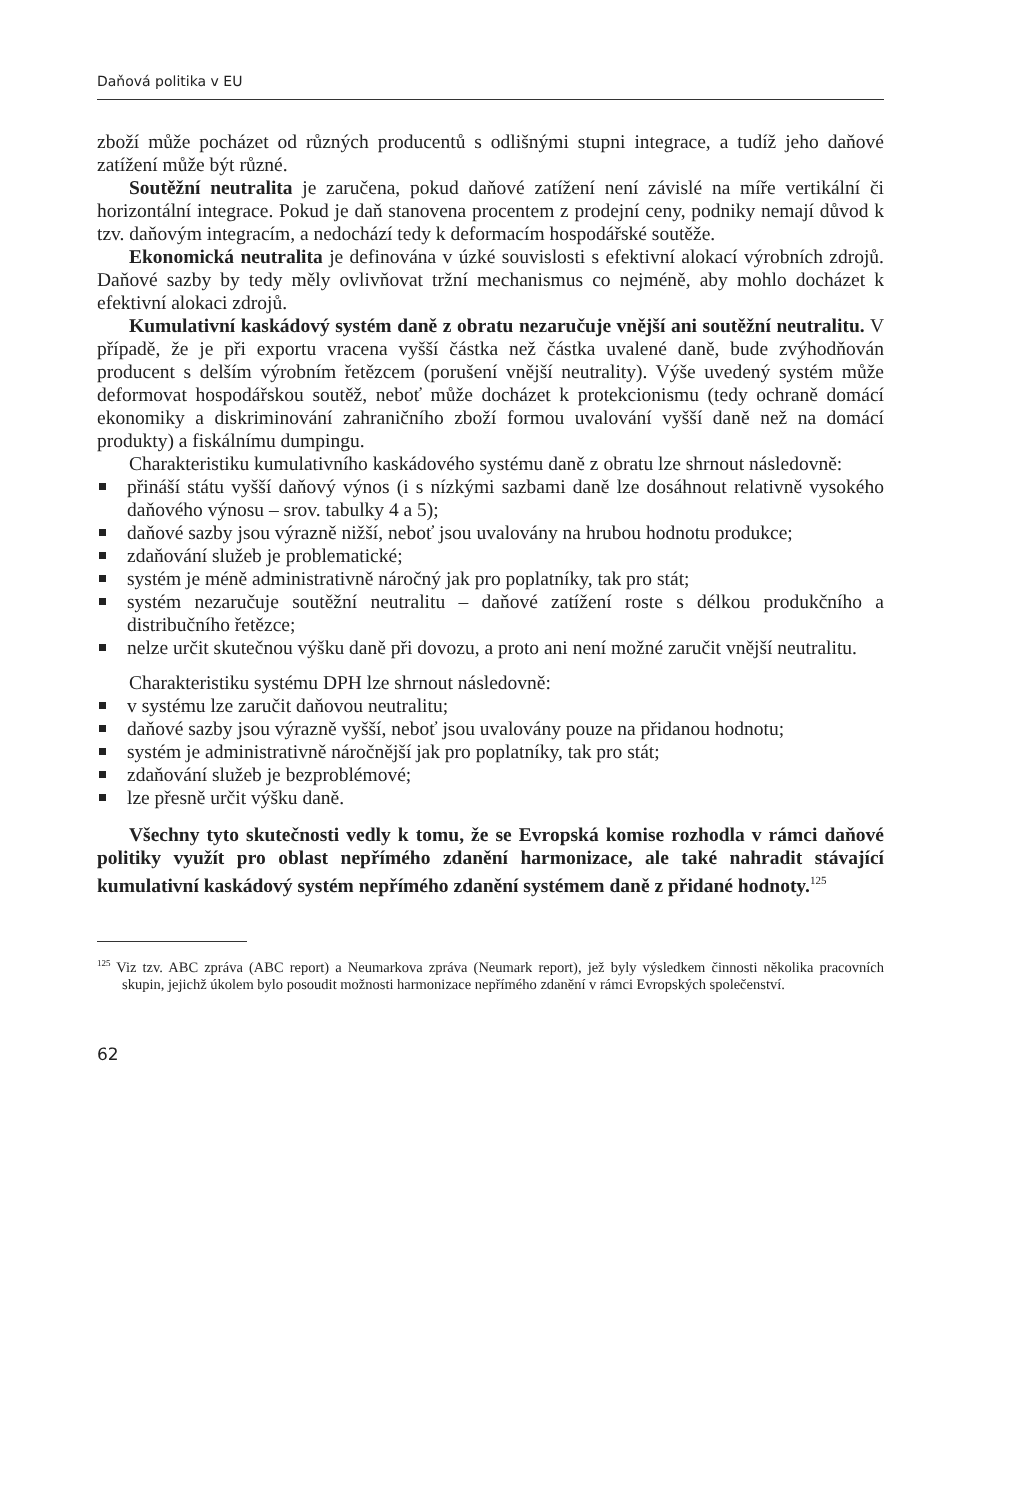Daňová politika v EU
zboží může pocházet od různých producentů s odlišnými stupni integrace, a tudíž jeho daňové zatížení může být různé.
Soutěžní neutralita je zaručena, pokud daňové zatížení není závislé na míře vertikální či horizontální integrace. Pokud je daň stanovena procentem z prodejní ceny, podniky nemají důvod k tzv. daňovým integracím, a nedochází tedy k deformacím hospodářské soutěže.
Ekonomická neutralita je definována v úzké souvislosti s efektivní alokací výrobních zdrojů. Daňové sazby by tedy měly ovlivňovat tržní mechanismus co nejméně, aby mohlo docházet k efektivní alokaci zdrojů.
Kumulativní kaskádový systém daně z obratu nezaručuje vnější ani soutěžní neutralitu. V případě, že je při exportu vracena vyšší částka než částka uvalené daně, bude zvýhodňován producent s delším výrobním řetězcem (porušení vnější neutrality). Výše uvedený systém může deformovat hospodářskou soutěž, neboť může docházet k protekcionismu (tedy ochraně domácí ekonomiky a diskriminování zahraničního zboží formou uvalování vyšší daně než na domácí produkty) a fiskálnímu dumpingu.
Charakteristiku kumulativního kaskádového systému daně z obratu lze shrnout následovně:
přináší státu vyšší daňový výnos (i s nízkými sazbami daně lze dosáhnout relativně vysokého daňového výnosu – srov. tabulky 4 a 5);
daňové sazby jsou výrazně nižší, neboť jsou uvalovány na hrubou hodnotu produkce;
zdaňování služeb je problematické;
systém je méně administrativně náročný jak pro poplatníky, tak pro stát;
systém nezaručuje soutěžní neutralitu – daňové zatížení roste s délkou produkčního a distribučního řetězce;
nelze určit skutečnou výšku daně při dovozu, a proto ani není možné zaručit vnější neutralitu.
Charakteristiku systému DPH lze shrnout následovně:
v systému lze zaručit daňovou neutralitu;
daňové sazby jsou výrazně vyšší, neboť jsou uvalovány pouze na přidanou hodnotu;
systém je administrativně náročnější jak pro poplatníky, tak pro stát;
zdaňování služeb je bezproblémové;
lze přesně určit výšku daně.
Všechny tyto skutečnosti vedly k tomu, že se Evropská komise rozhodla v rámci daňové politiky využít pro oblast nepřímého zdanění harmonizace, ale také nahradit stávající kumulativní kaskádový systém nepřímého zdanění systémem daně z přidané hodnoty.<sup>125</sup>
<sup>125</sup> Viz tzv. ABC zpráva (ABC report) a Neumarkova zpráva (Neumark report), jež byly výsledkem činnosti několika pracovních skupin, jejichž úkolem bylo posoudit možnosti harmonizace nepřímého zdanění v rámci Evropských společenství.
62